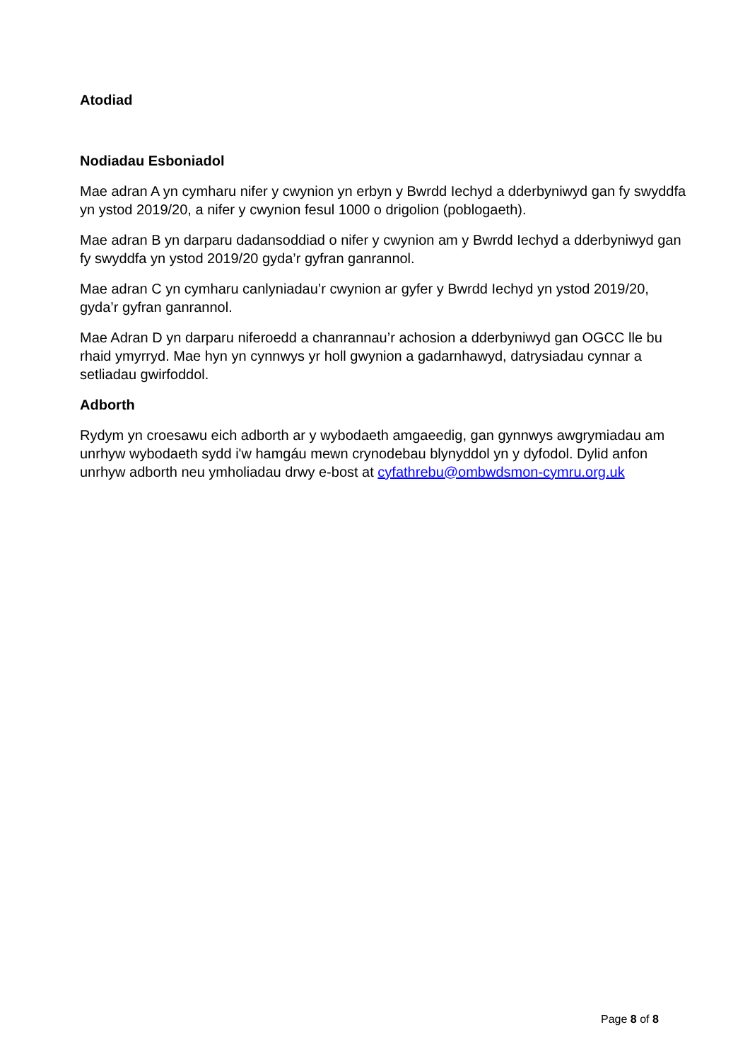Atodiad
Nodiadau Esboniadol
Mae adran A yn cymharu nifer y cwynion yn erbyn y Bwrdd Iechyd a dderbyniwyd gan fy swyddfa yn ystod 2019/20, a nifer y cwynion fesul 1000 o drigolion (poblogaeth).
Mae adran B yn darparu dadansoddiad o nifer y cwynion am y Bwrdd Iechyd a dderbyniwyd gan fy swyddfa yn ystod 2019/20 gyda’r gyfran ganrannol.
Mae adran C yn cymharu canlyniadau’r cwynion ar gyfer y Bwrdd Iechyd yn ystod 2019/20, gyda’r gyfran ganrannol.
Mae Adran D yn darparu niferoedd a chanrannau’r achosion a dderbyniwyd gan OGCC lle bu rhaid ymyrryd. Mae hyn yn cynnwys yr holl gwynion a gadarnhawyd, datrysiadau cynnar a setliadau gwirfoddol.
Adborth
Rydym yn croesawu eich adborth ar y wybodaeth amgaeedig, gan gynnwys awgrymiadau am unrhyw wybodaeth sydd i'w hamgáu mewn crynodebau blynyddol yn y dyfodol. Dylid anfon unrhyw adborth neu ymholiadau drwy e-bost at cyfathrebu@ombwdsmon-cymru.org.uk
Page 8 of 8